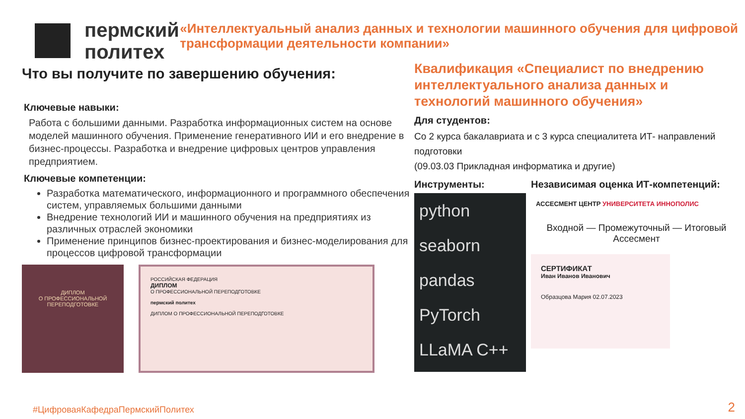пермский
политех
«Интеллектуальный анализ данных и технологии машинного обучения для цифровой трансформации деятельности компании»
Что вы получите по завершению обучения:
Ключевые навыки:
Работа с большими данными. Разработка информационных систем на основе моделей машинного обучения. Применение генеративного ИИ и его внедрение в бизнес-процессы. Разработка и внедрение цифровых центров управления предприятием.
Ключевые компетенции:
Разработка математического, информационного и программного обеспечения систем, управляемых большими данными
Внедрение технологий ИИ и машинного обучения на предприятиях из различных отраслей экономики
Применение принципов бизнес-проектирования и бизнес-моделирования для процессов цифровой трансформации
ДИПЛОМ
О ПРОФЕССИОНАЛЬНОЙ ПЕРЕПОДГОТОВКЕ
РОССИЙСКАЯ ФЕДЕРАЦИЯ
ДИПЛОМ
О ПРОФЕССИОНАЛЬНОЙ ПЕРЕПОДГОТОВКЕ
пермский политех
ДИПЛОМ О ПРОФЕССИОНАЛЬНОЙ ПЕРЕПОДГОТОВКЕ
Квалификация «Специалист по внедрению интеллектуального анализа данных и технологий машинного обучения»
Для студентов:
Со 2 курса бакалавриата и с 3 курса специалитета ИТ- направлений подготовки
(09.03.03 Прикладная информатика и другие)
Инструменты:
python
seaborn
pandas
PyTorch
LLaMA C++
Независимая оценка ИТ-компетенций:
АССЕСМЕНТ ЦЕНТР УНИВЕРСИТЕТА ИННОПОЛИС
Входной — Промежуточный — Итоговый Ассесмент
СЕРТИФИКАТ
Иван Иванов Иванович
Образцова Мария 02.07.2023
#ЦифроваяКафедраПермскийПолитех
2